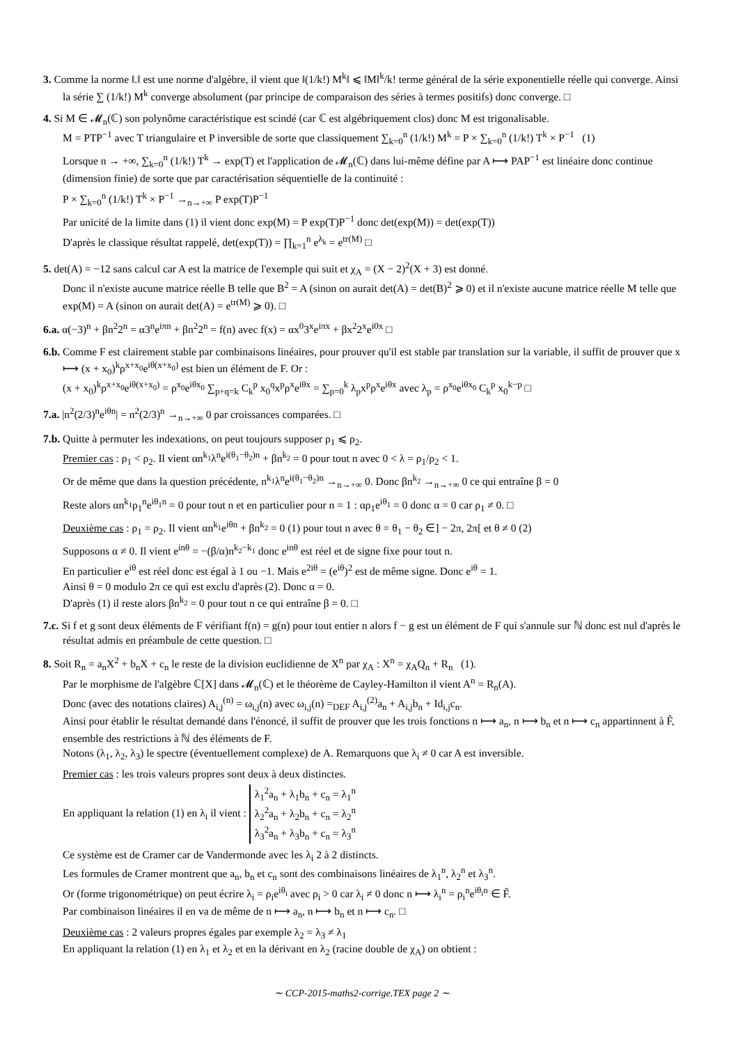3. Comme la norme ‖.‖ est une norme d'algèbre, il vient que ‖(1/k!) M<sup>k</sup>‖ ⩽ ‖M‖<sup>k</sup>/k! terme général de la série exponentielle réelle qui converge. Ainsi la série ∑ (1/k!) M<sup>k</sup> converge absolument (par principe de comparaison des séries à termes positifs) donc converge. □
4. Si M ∈ 𝓜<sub>n</sub>(ℂ) son polynôme caractéristique est scindé (car ℂ est algébriquement clos) donc M est trigonalisable.
M = PTP<sup>−1</sup> avec T triangulaire et P inversible de sorte que classiquement ∑<sub>k=0</sub><sup>n</sup> (1/k!) M<sup>k</sup> = P × ∑<sub>k=0</sub><sup>n</sup> (1/k!) T<sup>k</sup> × P<sup>−1</sup> (1)
Lorsque n → +∞, ∑<sub>k=0</sub><sup>n</sup> (1/k!) T<sup>k</sup> → exp(T) et l'application de 𝓜<sub>n</sub>(ℂ) dans lui-même défine par A ⟼ PAP<sup>−1</sup> est linéaire donc continue (dimension finie) de sorte que par caractérisation séquentielle de la continuité :
P × ∑<sub>k=0</sub><sup>n</sup> (1/k!) T<sup>k</sup> × P<sup>−1</sup> →<sub>n→+∞</sub> P exp(T)P<sup>−1</sup>
Par unicité de la limite dans (1) il vient donc exp(M) = P exp(T)P<sup>−1</sup> donc det(exp(M)) = det(exp(T))
D'après le classique résultat rappelé, det(exp(T)) = ∏<sub>k=1</sub><sup>n</sup> e<sup>λ<sub>k</sub></sup> = e<sup>tr(M)</sup> □
5. det(A) = −12 sans calcul car A est la matrice de l'exemple qui suit et χ<sub>A</sub> = (X − 2)<sup>2</sup>(X + 3) est donné.
Donc il n'existe aucune matrice réelle B telle que B<sup>2</sup> = A (sinon on aurait det(A) = det(B)<sup>2</sup> ⩾ 0) et il n'existe aucune matrice réelle M telle que exp(M) = A (sinon on aurait det(A) = e<sup>tr(M)</sup> ⩾ 0). □
6.a. α(−3)<sup>n</sup> + βn<sup>2</sup>2<sup>n</sup> = α3<sup>n</sup>e<sup>iπn</sup> + βn<sup>2</sup>2<sup>n</sup> = f(n) avec f(x) = αx<sup>0</sup>3<sup>x</sup>e<sup>iπx</sup> + βx<sup>2</sup>2<sup>x</sup>e<sup>i0x</sup> □
6.b. Comme F est clairement stable par combinaisons linéaires, pour prouver qu'il est stable par translation sur la variable, il suffit de prouver que x ⟼ (x + x<sub>0</sub>)<sup>k</sup>ρ<sup>x+x<sub>0</sub></sup>e<sup>iθ(x+x<sub>0</sub>)</sup> est bien un élément de F. Or :
(x + x<sub>0</sub>)<sup>k</sup>ρ<sup>x+x<sub>0</sub></sup>e<sup>iθ(x+x<sub>0</sub>)</sup> = ρ<sup>x<sub>0</sub></sup>e<sup>iθx<sub>0</sub></sup> ∑<sub>p+q=k</sub> C<sub>k</sub><sup>p</sup> x<sub>0</sub><sup>q</sup>x<sup>p</sup>ρ<sup>x</sup>e<sup>iθx</sup> = ∑<sub>p=0</sub><sup>k</sup> λ<sub>p</sub>x<sup>p</sup>ρ<sup>x</sup>e<sup>iθx</sup> avec λ<sub>p</sub> = ρ<sup>x<sub>0</sub></sup>e<sup>iθx<sub>0</sub></sup> C<sub>k</sub><sup>p</sup> x<sub>0</sub><sup>k−p</sup> □
7.a. |n<sup>2</sup>(2/3)<sup>n</sup>e<sup>iθn</sup>| = n<sup>2</sup>(2/3)<sup>n</sup> →<sub>n→+∞</sub> 0 par croissances comparées. □
7.b. Quitte à permuter les indexations, on peut toujours supposer ρ<sub>1</sub> ⩽ ρ<sub>2</sub>.
Premier cas : ρ<sub>1</sub> < ρ<sub>2</sub>. Il vient αn<sup>k<sub>1</sub></sup>λ<sup>n</sup>e<sup>i(θ<sub>1</sub>−θ<sub>2</sub>)n</sup> + βn<sup>k<sub>2</sub></sup> = 0 pour tout n avec 0 < λ = ρ<sub>1</sub>/ρ<sub>2</sub> < 1.
Or de même que dans la question précédente, n<sup>k<sub>1</sub></sup>λ<sup>n</sup>e<sup>i(θ<sub>1</sub>−θ<sub>2</sub>)n</sup> →<sub>n→+∞</sub> 0. Donc βn<sup>k<sub>2</sub></sup> →<sub>n→+∞</sub> 0 ce qui entraîne β = 0
Reste alors αn<sup>k<sub>1</sub></sup>ρ<sub>1</sub><sup>n</sup>e<sup>iθ<sub>1</sub>n</sup> = 0 pour tout n et en particulier pour n = 1 : αρ<sub>1</sub>e<sup>iθ<sub>1</sub></sup> = 0 donc α = 0 car ρ<sub>1</sub> ≠ 0. □
Deuxième cas : ρ<sub>1</sub> = ρ<sub>2</sub>. Il vient αn<sup>k<sub>1</sub></sup>e<sup>iθn</sup> + βn<sup>k<sub>2</sub></sup> = 0 (1) pour tout n avec θ = θ<sub>1</sub> − θ<sub>2</sub> ∈] − 2π, 2π[ et θ ≠ 0 (2)
Supposons α ≠ 0. Il vient e<sup>inθ</sup> = −(β/α)n<sup>k<sub>2</sub>−k<sub>1</sub></sup> donc e<sup>inθ</sup> est réel et de signe fixe pour tout n.
En particulier e<sup>iθ</sup> est réel donc est égal à 1 ou −1. Mais e<sup>2iθ</sup> = (e<sup>iθ</sup>)<sup>2</sup> est de même signe. Donc e<sup>iθ</sup> = 1.
Ainsi θ = 0 modulo 2π ce qui est exclu d'après (2). Donc α = 0.
D'après (1) il reste alors βn<sup>k<sub>2</sub></sup> = 0 pour tout n ce qui entraîne β = 0. □
7.c. Si f et g sont deux éléments de F vérifiant f(n) = g(n) pour tout entier n alors f − g est un élément de F qui s'annule sur ℕ donc est nul d'après le résultat admis en préambule de cette question. □
8. Soit R<sub>n</sub> = a<sub>n</sub>X<sup>2</sup> + b<sub>n</sub>X + c<sub>n</sub> le reste de la division euclidienne de X<sup>n</sup> par χ<sub>A</sub> : X<sup>n</sup> = χ<sub>A</sub>Q<sub>n</sub> + R<sub>n</sub> (1).
Par le morphisme de l'algèbre ℂ[X] dans 𝓜<sub>n</sub>(ℂ) et le théorème de Cayley-Hamilton il vient A<sup>n</sup> = R<sub>n</sub>(A).
Donc (avec des notations claires) A<sub>i,j</sub><sup>(n)</sup> = ω<sub>i,j</sub>(n) avec ω<sub>i,j</sub>(n) =<sub>DEF</sub> A<sub>i,j</sub><sup>(2)</sup>a<sub>n</sub> + A<sub>i,j</sub>b<sub>n</sub> + Id<sub>i,j</sub>c<sub>n</sub>.
Ainsi pour établir le résultat demandé dans l'énoncé, il suffit de prouver que les trois fonctions n ⟼ a<sub>n</sub>, n ⟼ b<sub>n</sub> et n ⟼ c<sub>n</sub> appartinnent à F̃, ensemble des restrictions à ℕ des éléments de F.
Notons (λ<sub>1</sub>, λ<sub>2</sub>, λ<sub>3</sub>) le spectre (éventuellement complexe) de A. Remarquons que λ<sub>i</sub> ≠ 0 car A est inversible.
Premier cas : les trois valeurs propres sont deux à deux distinctes.
En appliquant la relation (1) en λ<sub>i</sub> il vient : λ<sub>1</sub><sup>2</sup>a<sub>n</sub> + λ<sub>1</sub>b<sub>n</sub> + c<sub>n</sub> = λ<sub>1</sub><sup>n</sup>
λ<sub>2</sub><sup>2</sup>a<sub>n</sub> + λ<sub>2</sub>b<sub>n</sub> + c<sub>n</sub> = λ<sub>2</sub><sup>n</sup>
λ<sub>3</sub><sup>2</sup>a<sub>n</sub> + λ<sub>3</sub>b<sub>n</sub> + c<sub>n</sub> = λ<sub>3</sub><sup>n</sup>
Ce système est de Cramer car de Vandermonde avec les λ<sub>i</sub> 2 à 2 distincts.
Les formules de Cramer montrent que a<sub>n</sub>, b<sub>n</sub> et c<sub>n</sub> sont des combinaisons linéaires de λ<sub>1</sub><sup>n</sup>, λ<sub>2</sub><sup>n</sup> et λ<sub>3</sub><sup>n</sup>.
Or (forme trigonométrique) on peut écrire λ<sub>i</sub> = ρ<sub>i</sub>e<sup>iθ<sub>i</sub></sup> avec ρ<sub>i</sub> > 0 car λ<sub>i</sub> ≠ 0 donc n ⟼ λ<sub>i</sub><sup>n</sup> = ρ<sub>i</sub><sup>n</sup>e<sup>iθ<sub>i</sub>n</sup> ∈ F̃.
Par combinaison linéaires il en va de même de n ⟼ a<sub>n</sub>, n ⟼ b<sub>n</sub> et n ⟼ c<sub>n</sub>. □
Deuxième cas : 2 valeurs propres égales par exemple λ<sub>2</sub> = λ<sub>3</sub> ≠ λ<sub>1</sub>
En appliquant la relation (1) en λ<sub>1</sub> et λ<sub>2</sub> et en la dérivant en λ<sub>2</sub> (racine double de χ<sub>A</sub>) on obtient :
∼ CCP-2015-maths2-corrige.TEX page 2 ∼